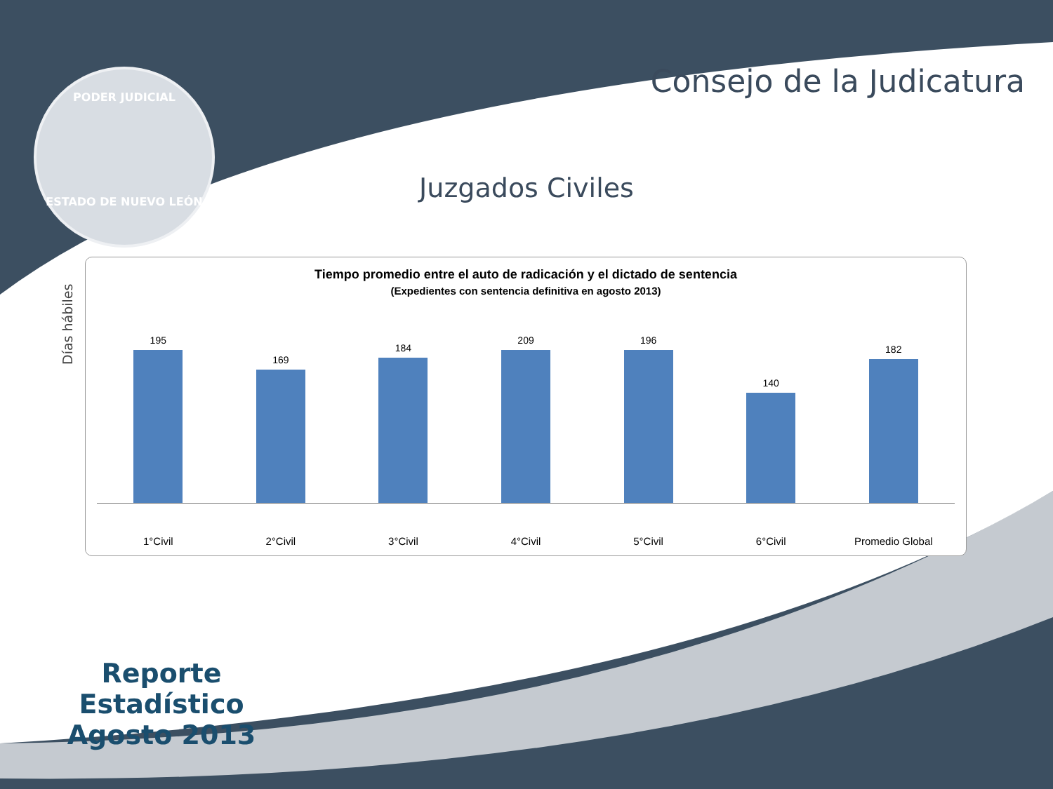PODER JUDICIAL
ESTADO DE NUEVO LEÓN
Consejo de la Judicatura
Juzgados Civiles
Días hábiles
Tiempo promedio entre el auto de radicación y el dictado de sentencia
(Expedientes con sentencia definitiva en agosto 2013)
195 169 184 209 196 140 182
1°Civil 2°Civil 3°Civil 4°Civil 5°Civil 6°Civil Promedio Global
Reporte Estadístico
Agosto 2013